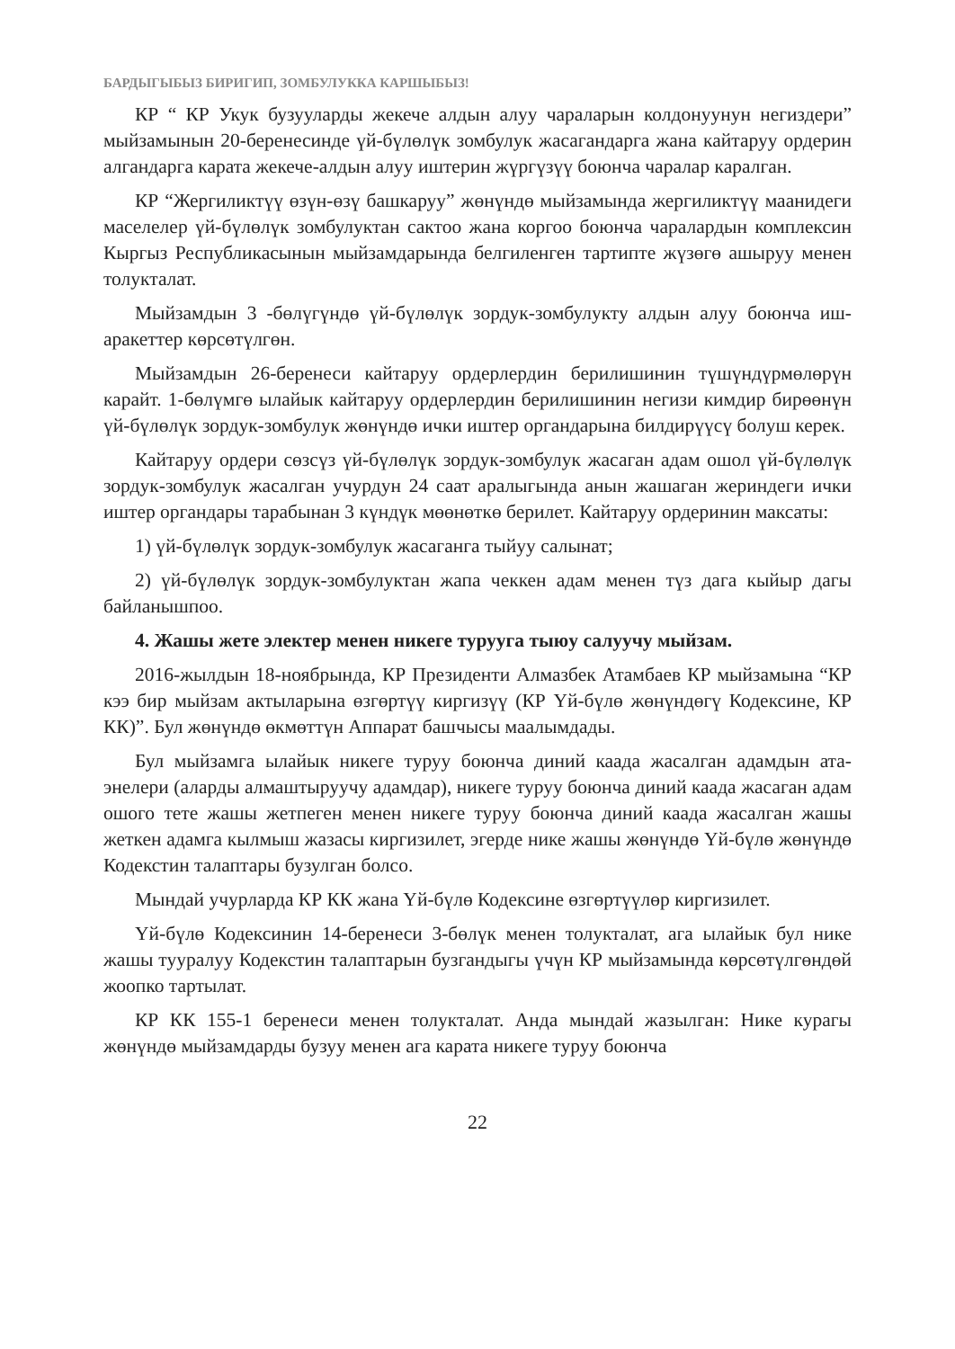БАРДЫГЫБЫЗ БИРИГИП, ЗОМБУЛУККА КАРШЫБЫЗ!
КР “ КР Укук бузууларды жекече алдын алуу чараларын колдонуунун негиздери” мыйзамынын 20-беренесинде үй-бүлөлүк зомбулук жасагандарга жана кайтаруу ордерин алгандарга карата жекече-алдын алуу иштерин жүргүзүү боюнча чаралар каралган.
КР “Жергиликтүү өзүн-өзү башкаруу” жөнүндө мыйзамында жергиликтүү маанидеги маселелер үй-бүлөлүк зомбулуктан сактоо жана коргоо боюнча чаралардын комплексин Кыргыз Республикасынын мыйзамдарында белгиленген тартипте жүзөгө ашыруу менен толукталат.
Мыйзамдын 3 -бөлүгүндө үй-бүлөлүк зордук-зомбулукту алдын алуу боюнча иш-аракеттер көрсөтүлгөн.
Мыйзамдын 26-беренеси кайтаруу ордерлердин берилишинин түшүндүрмөлөрүн карайт. 1-бөлүмгө ылайык кайтаруу ордерлердин берилишинин негизи кимдир бирөөнүн үй-бүлөлүк зордук-зомбулук жөнүндө ички иштер органдарына билдирүүсү болуш керек.
Кайтаруу ордери сөзсүз үй-бүлөлүк зордук-зомбулук жасаган адам ошол үй-бүлөлүк зордук-зомбулук жасалган учурдун 24 саат аралыгында анын жашаган жериндеги ички иштер органдары тарабынан 3 күндүк мөөнөткө берилет. Кайтаруу ордеринин максаты:
1) үй-бүлөлүк зордук-зомбулук жасаганга тыйуу салынат;
2) үй-бүлөлүк зордук-зомбулуктан жапа чеккен адам менен түз дага кыйыр дагы байланышпоо.
4. Жашы жете электер менен никеге турууга тыюу салуучу мыйзам.
2016-жылдын 18-ноябрында, КР Президенти Алмазбек Атамбаев КР мыйзамына “КР кээ бир мыйзам актыларына өзгөртүү киргизүү (КР Үй-бүлө жөнүндөгү Кодексине, КР КК)”. Бул жөнүндө өкмөттүн Аппарат башчысы маалымдады.
Бул мыйзамга ылайык никеге туруу боюнча диний каада жасалган адамдын ата-энелери (аларды алмаштыруучу адамдар), никеге туруу боюнча диний каада жасаган адам ошого тете жашы жетпеген менен никеге туруу боюнча диний каада жасалган жашы жеткен адамга кылмыш жазасы киргизилет, эгерде нике жашы жөнүндө Үй-бүлө жөнүндө Кодекстин талаптары бузулган болсо.
Мындай учурларда КР КК жана Үй-бүлө Кодексине өзгөртүүлөр киргизилет.
Үй-бүлө Кодексинин 14-беренеси 3-бөлүк менен толукталат, ага ылайык бул нике жашы тууралуу Кодекстин талаптарын бузгандыгы үчүн КР мыйзамында көрсөтүлгөндөй жоопко тартылат.
КР КК 155-1 беренеси менен толукталат. Анда мындай жазылган: Нике курагы жөнүндө мыйзамдарды бузуу менен ага карата никеге туруу боюнча
22